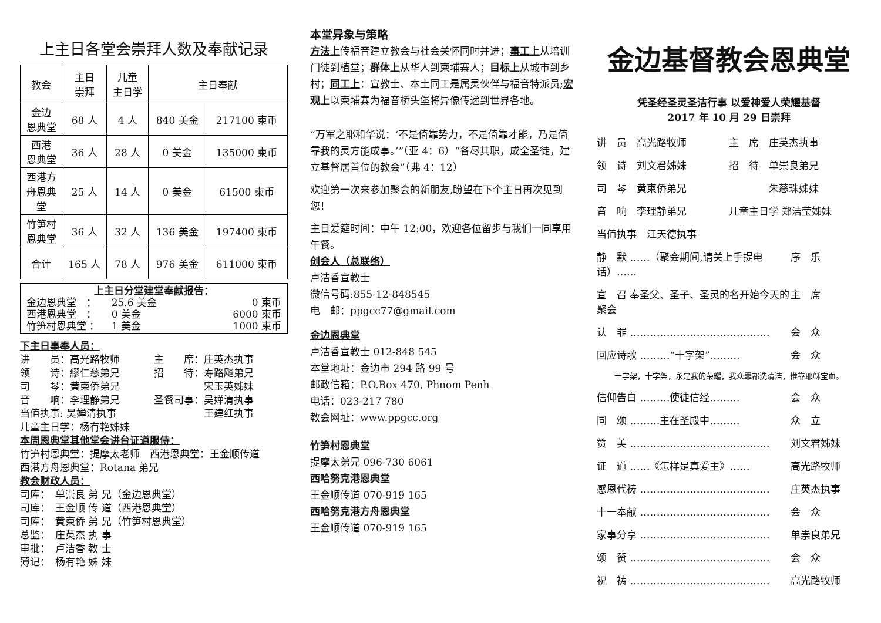上主日各堂会崇拜人数及奉献记录
| 教会 | 主日 崇拜 | 儿童 主日学 | 主日奉献 | |
| --- | --- | --- | --- | --- |
| 金边 恩典堂 | 68 人 | 4 人 | 840 美金 | 217100 柬币 |
| 西港 恩典堂 | 36 人 | 28 人 | 0 美金 | 135000 柬币 |
| 西港方 舟恩典 堂 | 25 人 | 14 人 | 0 美金 | 61500 柬币 |
| 竹笋村 恩典堂 | 36 人 | 32 人 | 136 美金 | 197400 柬币 |
| 合计 | 165 人 | 78 人 | 976 美金 | 611000 柬币 |
上主日分堂建堂奉献报告：
金边恩典堂　： 25.6 美金 0 柬币
西港恩典堂　： 0 美金 6000 柬币
竹笋村恩典堂 ： 1 美金 1000 柬币
下主日事奉人员：
讲　　员：高光路牧师 主　　席：庄英杰执事
领　　诗：繆仁慈弟兄 招　　待：寿路飚弟兄
司　　琴：黄柬侨弟兄　　　　　宋玉英姊妹
音　　响：李理静弟兄 圣餐司事：吴婵清执事
当值执事: 吴婵清执事　　　　　王建红执事
儿童主日学：杨有艳姊妹
本周恩典堂其他堂会讲台证道服侍：
竹笋村恩典堂：提摩太老师　西港恩典堂：王金顺传道
西港方舟恩典堂：Rotana 弟兄
教会财政人员：
司库：　单崇良 弟 兄（金边恩典堂）
司库：　王金顺 传 道（西港恩典堂）
司库：　黄柬侨 弟 兄（竹笋村恩典堂）
总监：　庄英杰 执 事
审批：　卢洁香 教 士
薄记：　杨有艳 姊 妹
本堂异象与策略
方法上传福音建立教会与社会关怀同时并进；事工上从培训门徒到植堂；群体上从华人到柬埔寨人；目标上从城市到乡村；同工上：宣教士、本土同工是属灵伙伴与福音特派员;宏观上以柬埔寨为福音桥头堡将异像传递到世界各地。
“万军之耶和华说：‘不是倚靠势力，不是倚靠才能，乃是倚靠我的灵方能成事。’”（亚 4：6）“各尽其职，成全圣徒，建立基督居首位的教会”（弗 4：12）
欢迎第一次来参加聚会的新朋友,盼望在下个主日再次见到您！
主日爱筵时间：中午 12:00，欢迎各位留步与我们一同享用午餐。
创会人（总联络）
卢洁香宣教士
微信号码:855-12-848545
电　邮：ppgcc77@gmail.com
金边恩典堂
卢洁香宣教士 012-848 545
本堂地址：金边市 294 路 99 号
邮政信箱：P.O.Box 470, Phnom Penh
电话：023-217 780
教会网址：www.ppgcc.org
竹笋村恩典堂
提摩太弟兄 096-730 6061
西哈努克港恩典堂
王金顺传道 070-919 165
西哈努克港方舟恩典堂
王金顺传道 070-919 165
金边基督教会恩典堂
凭圣经圣灵圣洁行事 以爱神爱人荣耀基督
2017 年 10 月 29 日崇拜
讲　员　高光路牧师 主　席　庄英杰执事
领　诗　刘文君姊妹 招　待　单崇良弟兄
司　琴　黄柬侨弟兄　　　　朱慈珠姊妹
音　响　李理静弟兄 儿童主日学 郑洁莹姊妹
当值执事　江天德执事
静　默 ……（聚会期间,请关上手提电话）…… 序　乐
宣　召 奉圣父、圣子、圣灵的名开始今天的聚会 主　席
认　罪 …………………………………… 会　众
回应诗歌 ………“十字架”……… 会　众
十字架，十字架，永是我的荣耀，我众罪都洗清洁，惟靠耶稣宝血。
信仰告白 ………使徒信经……… 会　众
同　颂 ………主在圣殿中……… 众　立
赞　美 …………………………………… 刘文君姊妹
证　道 ……《怎样是真爱主》…… 高光路牧师
感恩代祷 ………………………………… 庄英杰执事
十一奉献 ………………………………… 会　众
家事分享 ………………………………… 单崇良弟兄
颂　赞 …………………………………… 会　众
祝　祷 …………………………………… 高光路牧师